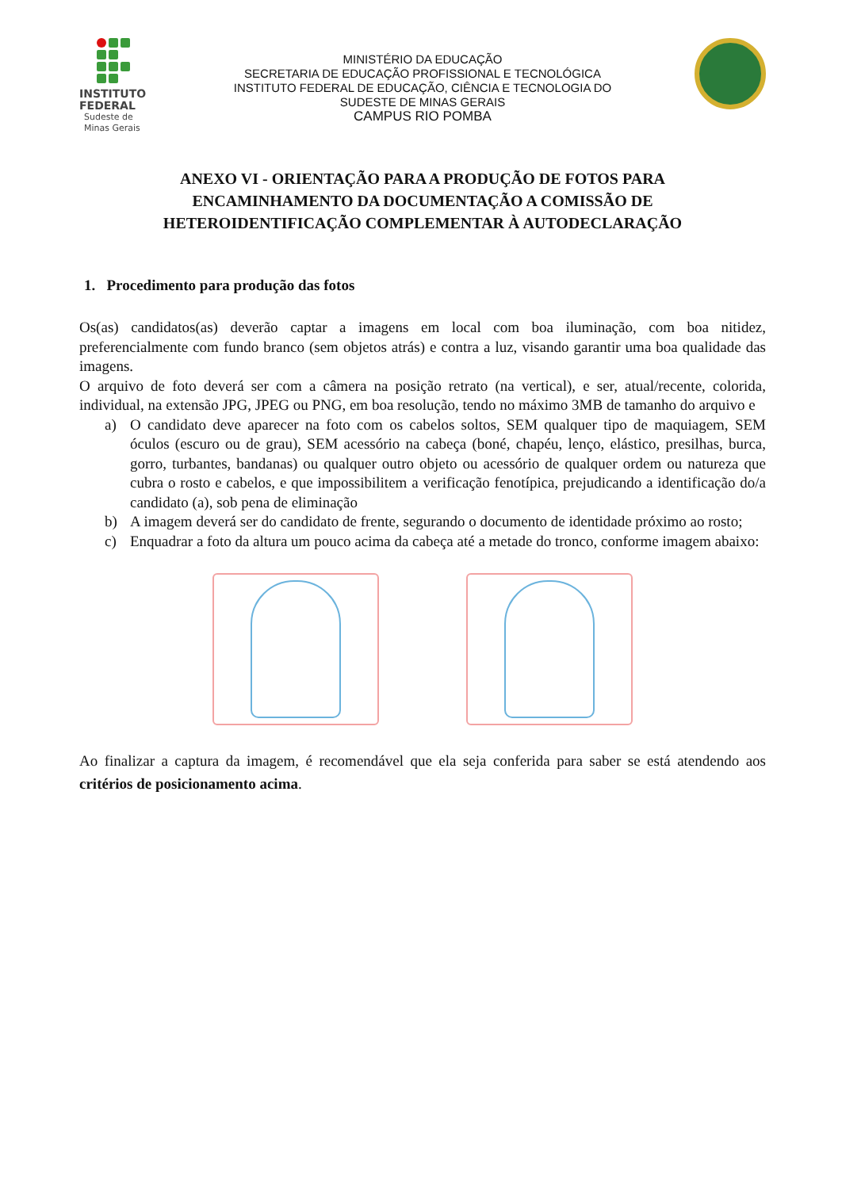INSTITUTO
FEDERAL
Sudeste de
Minas Gerais
MINISTÉRIO DA EDUCAÇÃO
SECRETARIA DE EDUCAÇÃO PROFISSIONAL E TECNOLÓGICA
INSTITUTO FEDERAL DE EDUCAÇÃO, CIÊNCIA E TECNOLOGIA DO
SUDESTE DE MINAS GERAIS
CAMPUS RIO POMBA
ANEXO VI - ORIENTAÇÃO PARA A PRODUÇÃO DE FOTOS PARA
ENCAMINHAMENTO DA DOCUMENTAÇÃO A COMISSÃO DE
HETEROIDENTIFICAÇÃO COMPLEMENTAR À AUTODECLARAÇÃO
1. Procedimento para produção das fotos
Os(as) candidatos(as) deverão captar a imagens em local com boa iluminação, com boa nitidez, preferencialmente com fundo branco (sem objetos atrás) e contra a luz, visando garantir uma boa qualidade das imagens.
O arquivo de foto deverá ser com a câmera na posição retrato (na vertical), e ser, atual/recente, colorida, individual, na extensão JPG, JPEG ou PNG, em boa resolução, tendo no máximo 3MB de tamanho do arquivo e
a) O candidato deve aparecer na foto com os cabelos soltos, SEM qualquer tipo de maquiagem, SEM óculos (escuro ou de grau), SEM acessório na cabeça (boné, chapéu, lenço, elástico, presilhas, burca, gorro, turbantes, bandanas) ou qualquer outro objeto ou acessório de qualquer ordem ou natureza que cubra o rosto e cabelos, e que impossibilitem a verificação fenotípica, prejudicando a identificação do/a candidato (a), sob pena de eliminação
b) A imagem deverá ser do candidato de frente, segurando o documento de identidade próximo ao rosto;
c) Enquadrar a foto da altura um pouco acima da cabeça até a metade do tronco, conforme imagem abaixo:
Ao finalizar a captura da imagem, é recomendável que ela seja conferida para saber se está atendendo aos critérios de posicionamento acima.